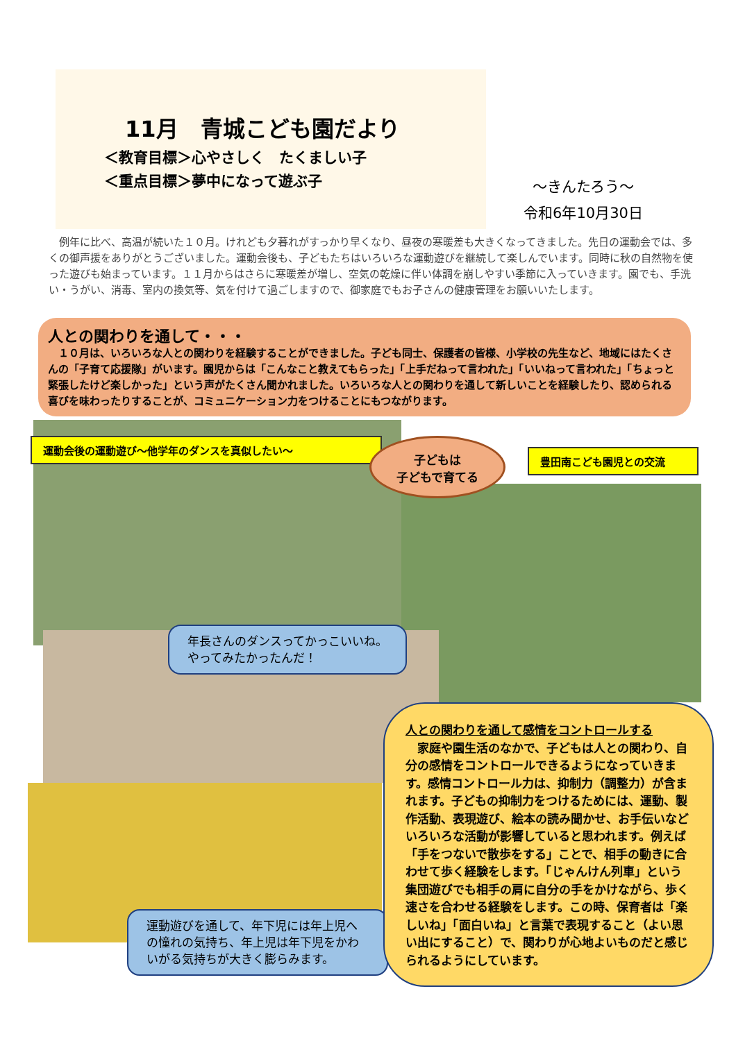11月　青城こども園だより
＜教育目標＞心やさしく　たくましい子
＜重点目標＞夢中になって遊ぶ子
～きんたろう～
令和6年10月30日
　例年に比べ、高温が続いた１０月。けれども夕暮れがすっかり早くなり、昼夜の寒暖差も大きくなってきました。先日の運動会では、多くの御声援をありがとうございました。運動会後も、子どもたちはいろいろな運動遊びを継続して楽しんでいます。同時に秋の自然物を使った遊びも始まっています。１１月からはさらに寒暖差が増し、空気の乾燥に伴い体調を崩しやすい季節に入っていきます。園でも、手洗い・うがい、消毒、室内の換気等、気を付けて過ごしますので、御家庭でもお子さんの健康管理をお願いいたします。
人との関わりを通して・・・
　１０月は、いろいろな人との関わりを経験することができました。子ども同士、保護者の皆様、小学校の先生など、地域にはたくさんの「子育て応援隊」がいます。園児からは「こんなこと教えてもらった」「上手だねって言われた」「いいねって言われた」「ちょっと緊張したけど楽しかった」という声がたくさん聞かれました。いろいろな人との関わりを通して新しいことを経験したり、認められる喜びを味わったりすることが、コミュニケーション力をつけることにもつながります。
運動会後の運動遊び～他学年のダンスを真似したい～
子どもは
子どもで育てる
豊田南こども園児との交流
年長さんのダンスってかっこいいね。
やってみたかったんだ！
運動遊びを通して、年下児には年上児への憧れの気持ち、年上児は年下児をかわいがる気持ちが大きく膨らみます。
人との関わりを通して感情をコントロールする
　家庭や園生活のなかで、子どもは人との関わり、自分の感情をコントロールできるようになっていきます。感情コントロール力は、抑制力（調整力）が含まれます。子どもの抑制力をつけるためには、運動、製作活動、表現遊び、絵本の読み聞かせ、お手伝いなどいろいろな活動が影響していると思われます。例えば「手をつないで散歩をする」ことで、相手の動きに合わせて歩く経験をします。「じゃんけん列車」という集団遊びでも相手の肩に自分の手をかけながら、歩く速さを合わせる経験をします。この時、保育者は「楽しいね」「面白いね」と言葉で表現すること（よい思い出にすること）で、関わりが心地よいものだと感じられるようにしています。